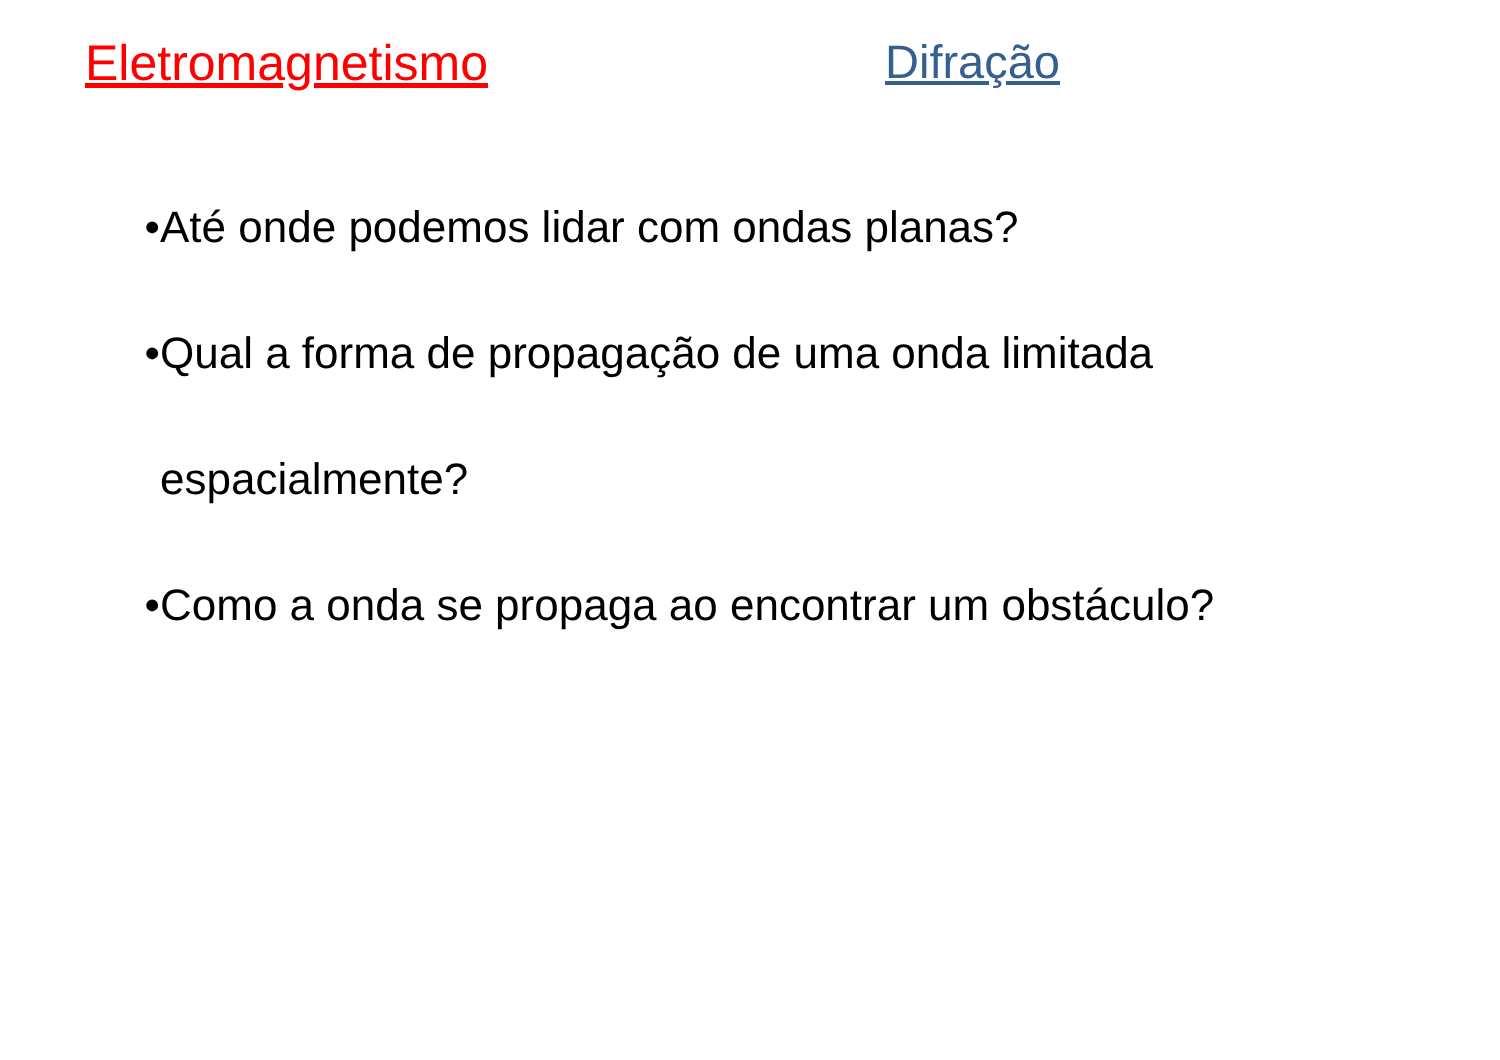Eletromagnetismo Difração
• Até onde podemos lidar com ondas planas?
• Qual a forma de propagação de uma onda limitada espacialmente?
• Como a onda se propaga ao encontrar um obstáculo?